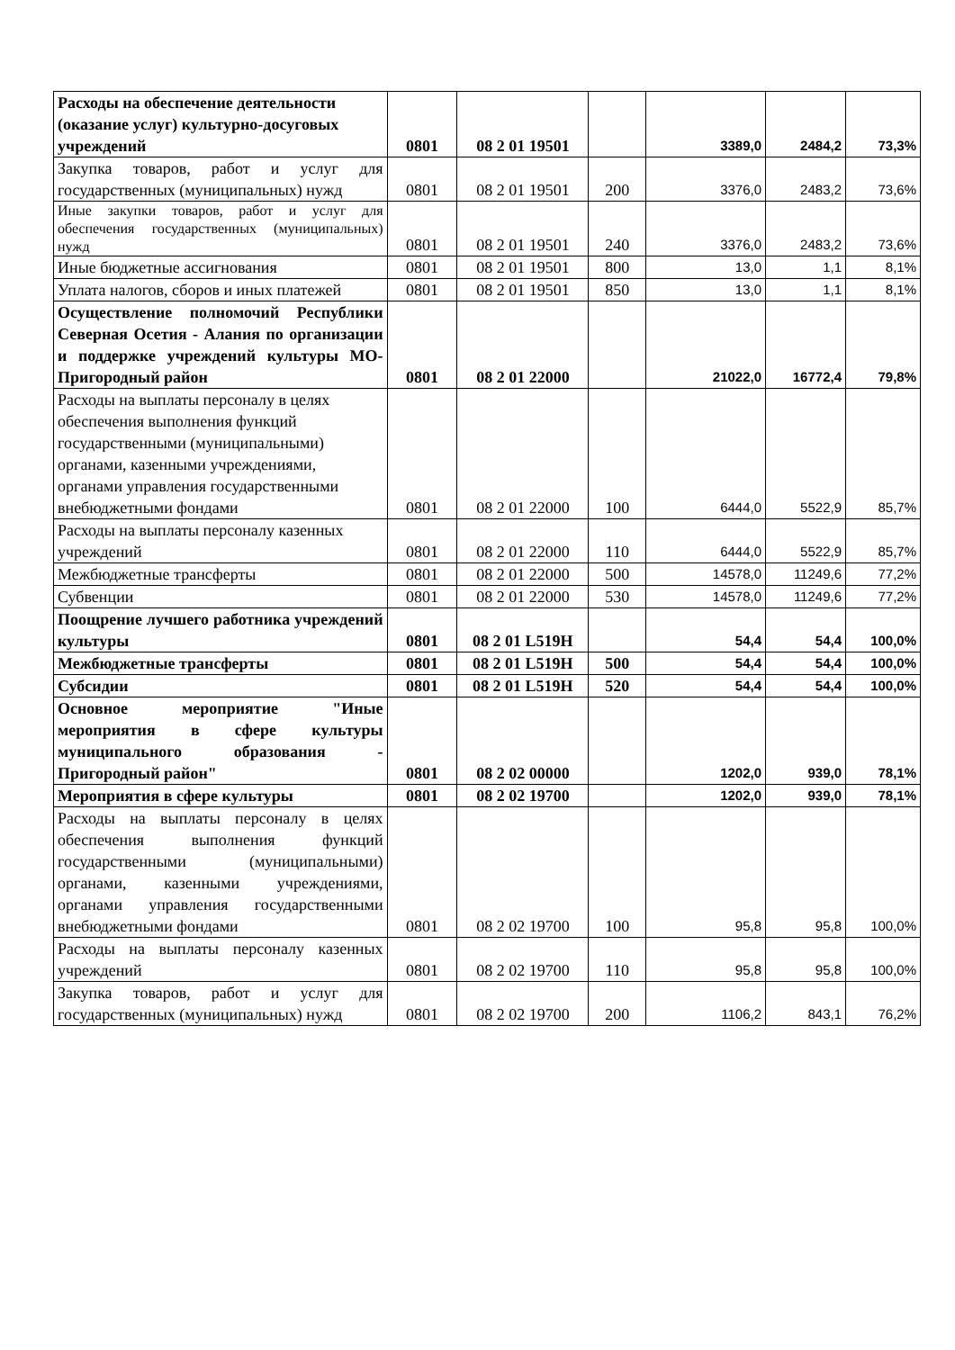| Расходы на обеспечение деятельности (оказание услуг) культурно-досуговых учреждений | 0801 | 08 2 01 19501 | | 3389,0 | 2484,2 | 73,3% |
| Закупка товаров, работ и услуг для государственных (муниципальных) нужд | 0801 | 08 2 01 19501 | 200 | 3376,0 | 2483,2 | 73,6% |
| Иные закупки товаров, работ и услуг для обеспечения государственных (муниципальных) нужд | 0801 | 08 2 01 19501 | 240 | 3376,0 | 2483,2 | 73,6% |
| Иные бюджетные ассигнования | 0801 | 08 2 01 19501 | 800 | 13,0 | 1,1 | 8,1% |
| Уплата налогов, сборов и иных платежей | 0801 | 08 2 01 19501 | 850 | 13,0 | 1,1 | 8,1% |
| Осуществление полномочий Республики Северная Осетия - Алания по организации и поддержке учреждений культуры МО-Пригородный район | 0801 | 08 2 01 22000 | | 21022,0 | 16772,4 | 79,8% |
| Расходы на выплаты персоналу в целях обеспечения выполнения функций государственными (муниципальными) органами, казенными учреждениями, органами управления государственными внебюджетными фондами | 0801 | 08 2 01 22000 | 100 | 6444,0 | 5522,9 | 85,7% |
| Расходы на выплаты персоналу казенных учреждений | 0801 | 08 2 01 22000 | 110 | 6444,0 | 5522,9 | 85,7% |
| Межбюджетные трансферты | 0801 | 08 2 01 22000 | 500 | 14578,0 | 11249,6 | 77,2% |
| Субвенции | 0801 | 08 2 01 22000 | 530 | 14578,0 | 11249,6 | 77,2% |
| Поощрение лучшего работника учреждений культуры | 0801 | 08 2 01 L519H | | 54,4 | 54,4 | 100,0% |
| Межбюджетные трансферты | 0801 | 08 2 01 L519H | 500 | 54,4 | 54,4 | 100,0% |
| Субсидии | 0801 | 08 2 01 L519H | 520 | 54,4 | 54,4 | 100,0% |
| Основное мероприятие "Иные мероприятия в сфере культуры муниципального образования - Пригородный район" | 0801 | 08 2 02 00000 | | 1202,0 | 939,0 | 78,1% |
| Мероприятия в сфере культуры | 0801 | 08 2 02 19700 | | 1202,0 | 939,0 | 78,1% |
| Расходы на выплаты персоналу в целях обеспечения выполнения функций государственными (муниципальными) органами, казенными учреждениями, органами управления государственными внебюджетными фондами | 0801 | 08 2 02 19700 | 100 | 95,8 | 95,8 | 100,0% |
| Расходы на выплаты персоналу казенных учреждений | 0801 | 08 2 02 19700 | 110 | 95,8 | 95,8 | 100,0% |
| Закупка товаров, работ и услуг для государственных (муниципальных) нужд | 0801 | 08 2 02 19700 | 200 | 1106,2 | 843,1 | 76,2% |